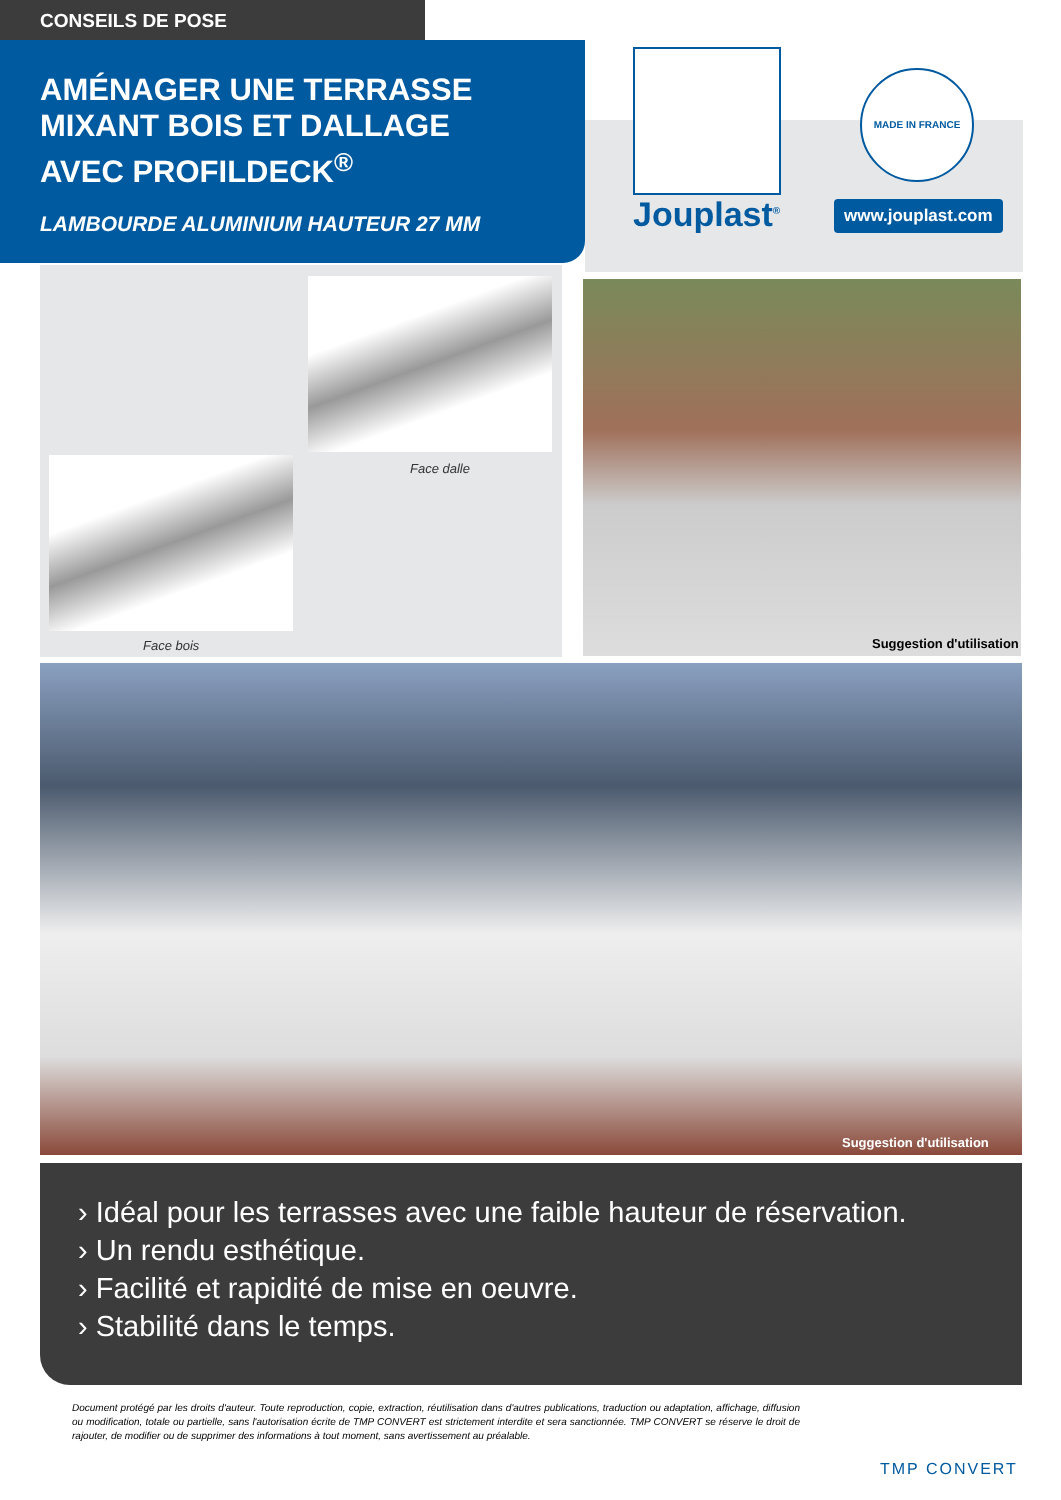CONSEILS DE POSE
AMÉNAGER UNE TERRASSE
MIXANT BOIS ET DALLAGE
AVEC PROFILDECK<sup>®</sup>
LAMBOURDE ALUMINIUM HAUTEUR 27 MM
Jouplast<sup>®</sup>
MADE IN FRANCE
www.jouplast.com
Face dalle
Face bois Suggestion d'utilisation
Suggestion d'utilisation
› Idéal pour les terrasses avec une faible hauteur de réservation.
› Un rendu esthétique.
› Facilité et rapidité de mise en oeuvre.
› Stabilité dans le temps.
Document protégé par les droits d'auteur. Toute reproduction, copie, extraction, réutilisation dans d'autres publications, traduction ou adaptation, affichage, diffusion ou modification, totale ou partielle, sans l'autorisation écrite de TMP CONVERT est strictement interdite et sera sanctionnée. TMP CONVERT se réserve le droit de rajouter, de modifier ou de supprimer des informations à tout moment, sans avertissement au préalable.
TMP CONVERT